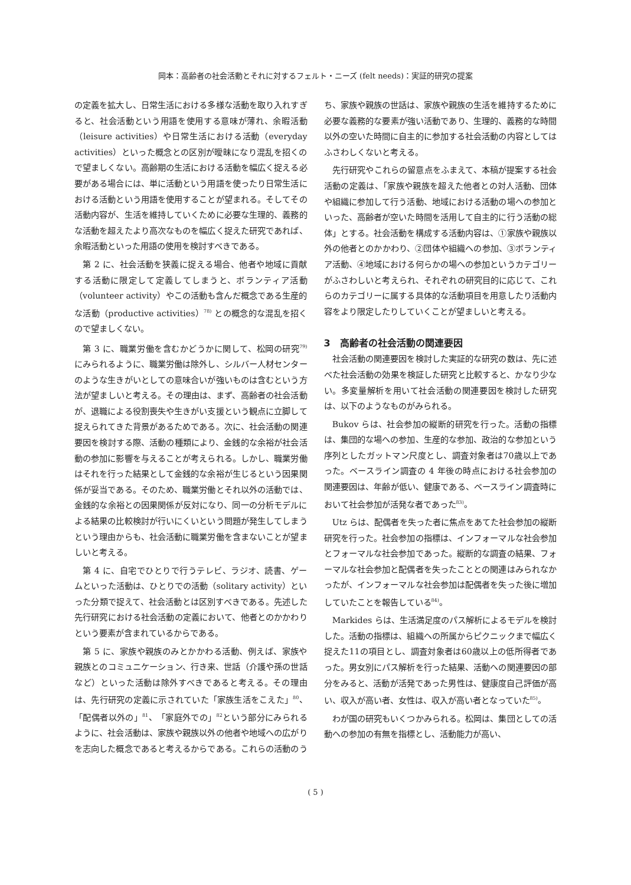岡本：高齢者の社会活動とそれに対するフェルト・ニーズ (felt needs)：実証的研究の提案
の定義を拡大し、日常生活における多様な活動を取り入れすぎると、社会活動という用語を使用する意味が薄れ、余暇活動（leisure activities）や日常生活における活動（everyday activities）といった概念との区別が曖昧になり混乱を招くので望ましくない。高齢期の生活における活動を幅広く捉える必要がある場合には、単に活動という用語を使ったり日常生活における活動という用語を使用することが望まれる。そしてその活動内容が、生活を維持していくために必要な生理的、義務的な活動を超えたより高次なものを幅広く捉えた研究であれば、余暇活動といった用語の使用を検討すべきである。
第 2 に、社会活動を狭義に捉える場合、他者や地域に貢献する活動に限定して定義してしまうと、ボランティア活動（volunteer activity）やこの活動も含んだ概念である生産的な活動（productive activities）<sup>78)</sup> との概念的な混乱を招くので望ましくない。
第 3 に、職業労働を含むかどうかに関して、松岡の研究<sup>79)</sup> にみられるように、職業労働は除外し、シルバー人材センターのような生きがいとしての意味合いが強いものは含むという方法が望ましいと考える。その理由は、まず、高齢者の社会活動が、退職による役割喪失や生きがい支援という観点に立脚して捉えられてきた背景があるためである。次に、社会活動の関連要因を検討する際、活動の種類により、金銭的な余裕が社会活動の参加に影響を与えることが考えられる。しかし、職業労働はそれを行った結果として金銭的な余裕が生じるという因果関係が妥当である。そのため、職業労働とそれ以外の活動では、金銭的な余裕との因果関係が反対になり、同一の分析モデルによる結果の比較検討が行いにくいという問題が発生してしまうという理由からも、社会活動に職業労働を含まないことが望ましいと考える。
第 4 に、自宅でひとりで行うテレビ、ラジオ、読書、ゲームといった活動は、ひとりでの活動（solitary activity）といった分類で捉えて、社会活動とは区別すべきである。先述した先行研究における社会活動の定義において、他者とのかかわりという要素が含まれているからである。
第 5 に、家族や親族のみとかかわる活動、例えば、家族や親族とのコミュニケーション、行き来、世話（介護や孫の世話など）といった活動は除外すべきであると考える。その理由は、先行研究の定義に示されていた「家族生活をこえた」<sup>80</sup>、「配偶者以外の」<sup>81</sup>、「家庭外での」<sup>82</sup>という部分にみられるように、社会活動は、家族や親族以外の他者や地域への広がりを志向した概念であると考えるからである。これらの活動のうち、家族や親族の世話は、家族や親族の生活を維持するために必要な義務的な要素が強い活動であり、生理的、義務的な時間以外の空いた時間に自主的に参加する社会活動の内容としてはふさわしくないと考える。
先行研究やこれらの留意点をふまえて、本稿が提案する社会活動の定義は、「家族や親族を超えた他者との対人活動、団体や組織に参加して行う活動、地域における活動の場への参加といった、高齢者が空いた時間を活用して自主的に行う活動の総体」とする。社会活動を構成する活動内容は、①家族や親族以外の他者とのかかわり、②団体や組織への参加、③ボランティア活動、④地域における何らかの場への参加というカテゴリーがふさわしいと考えられ、それぞれの研究目的に応じて、これらのカテゴリーに属する具体的な活動項目を用意したり活動内容をより限定したりしていくことが望ましいと考える。
3　高齢者の社会活動の関連要因
社会活動の関連要因を検討した実証的な研究の数は、先に述べた社会活動の効果を検証した研究と比較すると、かなり少ない。多変量解析を用いて社会活動の関連要因を検討した研究は、以下のようなものがみられる。
Bukov らは、社会参加の縦断的研究を行った。活動の指標は、集団的な場への参加、生産的な参加、政治的な参加という序列としたガットマン尺度とし、調査対象者は70歳以上であった。ベースライン調査の 4 年後の時点における社会参加の関連要因は、年齢が低い、健康である、ベースライン調査時において社会参加が活発な者であった<sup>83)</sup>。
Utz らは、配偶者を失った者に焦点をあてた社会参加の縦断研究を行った。社会参加の指標は、インフォーマルな社会参加とフォーマルな社会参加であった。縦断的な調査の結果、フォーマルな社会参加と配偶者を失ったこととの関連はみられなかったが、インフォーマルな社会参加は配偶者を失った後に増加していたことを報告している<sup>84)</sup>。
Markides らは、生活満足度のパス解析によるモデルを検討した。活動の指標は、組織への所属からピクニックまで幅広く捉えた11の項目とし、調査対象者は60歳以上の低所得者であった。男女別にパス解析を行った結果、活動への関連要因の部分をみると、活動が活発であった男性は、健康度自己評価が高い、収入が高い者、女性は、収入が高い者となっていた<sup>85)</sup>。
わが国の研究もいくつかみられる。松岡は、集団としての活動への参加の有無を指標とし、活動能力が高い、
( 5 )